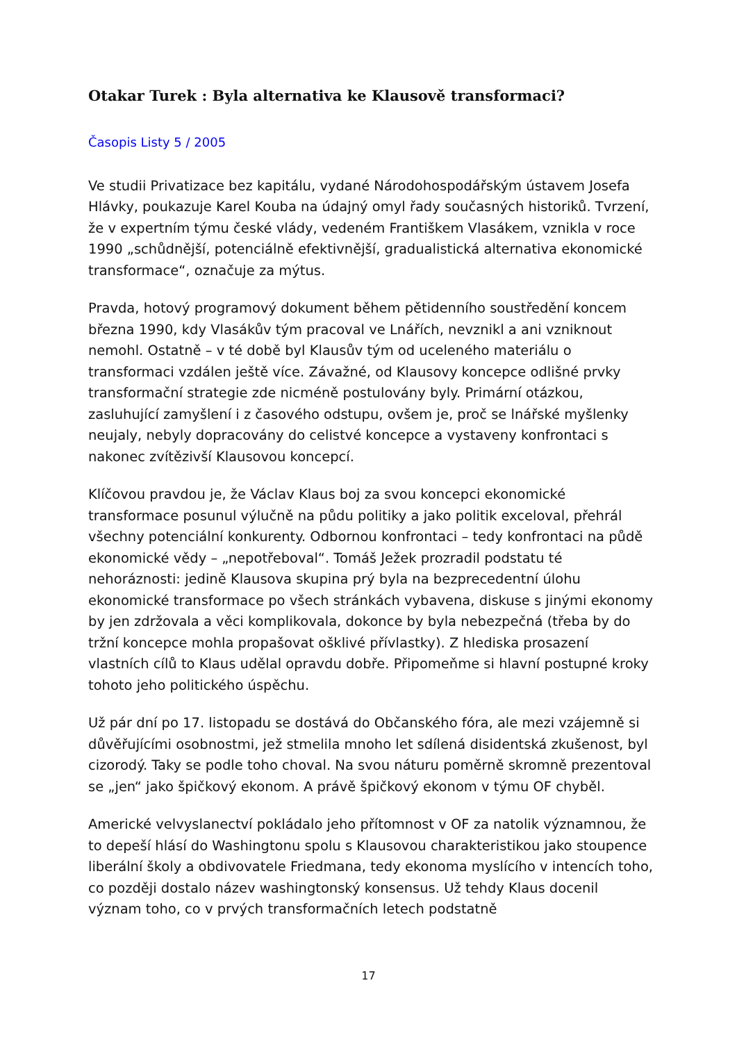Otakar Turek : Byla alternativa ke Klausově transformaci?
Časopis Listy 5 / 2005
Ve studii Privatizace bez kapitálu, vydané Národohospodářským ústavem Josefa Hlávky, poukazuje Karel Kouba na údajný omyl řady současných historiků. Tvrzení, že v expertním týmu české vlády, vedeném Františkem Vlasákem, vznikla v roce 1990 „schůdnější, potenciálně efektivnější, gradualistická alternativa ekonomické transformace“, označuje za mýtus.
Pravda, hotový programový dokument během pětidenního soustředění koncem března 1990, kdy Vlasákův tým pracoval ve Lnářích, nevznikl a ani vzniknout nemohl. Ostatně – v té době byl Klausův tým od uceleného materiálu o transformaci vzdálen ještě více. Závažné, od Klausovy koncepce odlišné prvky transformační strategie zde nicméně postulovány byly. Primární otázkou, zasluhující zamyšlení i z časového odstupu, ovšem je, proč se lnářské myšlenky neujaly, nebyly dopracovány do celistvé koncepce a vystaveny konfrontaci s nakonec zvítězivší Klausovou koncepcí.
Klíčovou pravdou je, že Václav Klaus boj za svou koncepci ekonomické transformace posunul výlučně na půdu politiky a jako politik exceloval, přehrál všechny potenciální konkurenty. Odbornou konfrontaci – tedy konfrontaci na půdě ekonomické vědy – „nepotřeboval“. Tomáš Ježek prozradil podstatu té nehoráznosti: jedině Klausova skupina prý byla na bezprecedentní úlohu ekonomické transformace po všech stránkách vybavena, diskuse s jinými ekonomy by jen zdržovala a věci komplikovala, dokonce by byla nebezpečná (třeba by do tržní koncepce mohla propašovat ošklivé přívlastky). Z hlediska prosazení vlastních cílů to Klaus udělal opravdu dobře. Připomeňme si hlavní postupné kroky tohoto jeho politického úspěchu.
Už pár dní po 17. listopadu se dostává do Občanského fóra, ale mezi vzájemně si důvěřujícími osobnostmi, jež stmelila mnoho let sdílená disidentská zkušenost, byl cizorodý. Taky se podle toho choval. Na svou náturu poměrně skromně prezentoval se „jen“ jako špičkový ekonom. A právě špičkový ekonom v týmu OF chyběl.
Americké velvyslanectví pokládalo jeho přítomnost v OF za natolik významnou, že to depeší hlásí do Washingtonu spolu s Klausovou charakteristikou jako stoupence liberální školy a obdivovatele Friedmana, tedy ekonoma myslícího v intencích toho, co později dostalo název washingtonský konsensus. Už tehdy Klaus docenil význam toho, co v prvých transformačních letech podstatně
17